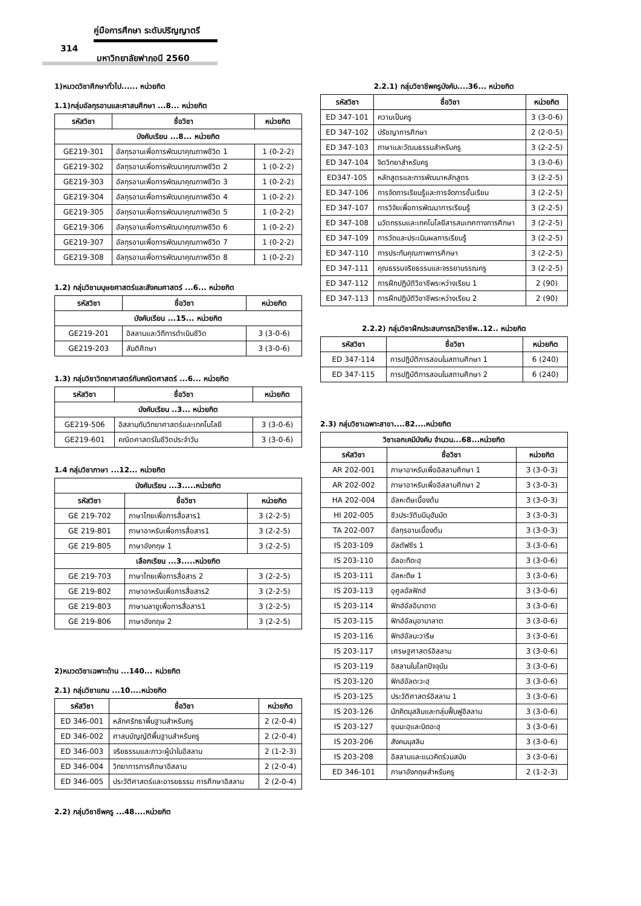คู่มือการศึกษา ระดับปริญญาตรี
314
มหาวิทยาลัยฟาฏอนี 2560
1)หมวดวิชาศึกษาทั่วไป...... หน่วยกิต
1.1)กลุ่มอัลกุรอานและศาสนศึกษา ...8... หน่วยกิต
| รหัสวิชา | ชื่อวิชา | หน่วยกิต |
| --- | --- | --- |
| บังคับเรียน ...8... หน่วยกิต | | |
| GE219-301 | อัลกุรอานเพื่อการพัฒนาคุณภาพชีวิต 1 | 1 (0-2-2) |
| GE219-302 | อัลกุรอานเพื่อการพัฒนาคุณภาพชีวิต 2 | 1 (0-2-2) |
| GE219-303 | อัลกุรอานเพื่อการพัฒนาคุณภาพชีวิต 3 | 1 (0-2-2) |
| GE219-304 | อัลกุรอานเพื่อการพัฒนาคุณภาพชีวิต 4 | 1 (0-2-2) |
| GE219-305 | อัลกุรอานเพื่อการพัฒนาคุณภาพชีวิต 5 | 1 (0-2-2) |
| GE219-306 | อัลกุรอานเพื่อการพัฒนาคุณภาพชีวิต 6 | 1 (0-2-2) |
| GE219-307 | อัลกุรอานเพื่อการพัฒนาคุณภาพชีวิต 7 | 1 (0-2-2) |
| GE219-308 | อัลกุรอานเพื่อการพัฒนาคุณภาพชีวิต 8 | 1 (0-2-2) |
1.2) กลุ่มวิชามนุษยศาสตร์และสังคมศาสตร์ ...6... หน่วยกิต
| รหัสวิชา | ชื่อวิชา | หน่วยกิต |
| --- | --- | --- |
| บังคับเรียน ...15... หน่วยกิต | | |
| GE219-201 | อิสลามและวิถีการดำเนินชีวิต | 3 (3-0-6) |
| GE219-203 | สันติศึกษา | 3 (3-0-6) |
1.3) กลุ่มวิชาวิทยาศาสตร์กับคณิตศาสตร์ ...6... หน่วยกิต
| รหัสวิชา | ชื่อวิชา | หน่วยกิต |
| --- | --- | --- |
| บังคับเรียน ..3... หน่วยกิต | | |
| GE219-506 | อิสลามกับวิทยาศาสตร์และเทคโนโลยี | 3 (3-0-6) |
| GE219-601 | คณิตศาสตร์ในชีวิตประจำวัน | 3 (3-0-6) |
1.4 กลุ่มวิชาภาษา ...12... หน่วยกิต
| บังคับเรียน ...3.....หน่วยกิต | | |
| รหัสวิชา | ชื่อวิชา | หน่วยกิต |
| GE 219-702 | ภาษาไทยเพื่อการสื่อสาร1 | 3 (2-2-5) |
| GE 219-801 | ภาษาอาหรับเพื่อการสื่อสาร1 | 3 (2-2-5) |
| GE 219-805 | ภาษาอังกฤษ 1 | 3 (2-2-5) |
| เลือกเรียน ...3.....หน่วยกิต | | |
| GE 219-703 | ภาษาไทยเพื่อการสื่อสาร 2 | 3 (2-2-5) |
| GE 219-802 | ภาษาอาหรับเพื่อการสื่อสาร2 | 3 (2-2-5) |
| GE 219-803 | ภาษามลายูเพื่อการสื่อสาร1 | 3 (2-2-5) |
| GE 219-806 | ภาษาอังกฤษ 2 | 3 (2-2-5) |
2)หมวดวิชาเฉพาะด้าน ...140... หน่วยกิต
2.1) กลุ่มวิชาแกน ...10....หน่วยกิต
| รหัสวิชา | ชื่อวิชา | หน่วยกิต |
| --- | --- | --- |
| ED 346-001 | หลักศรัทธาพื้นฐานสำหรับครู | 2 (2-0-4) |
| ED 346-002 | ศาสนบัญญัติพื้นฐานสำหรับครู | 2 (2-0-4) |
| ED 346-003 | จริยธรรมและภาวะผู้นำในอิสลาม | 2 (1-2-3) |
| ED 346-004 | วิทยาการการศึกษาอิสลาม | 2 (2-0-4) |
| ED 346-005 | ประวัติศาสตร์และอารยธรรม การศึกษาอิสลาม | 2 (2-0-4) |
2.2) กลุ่มวิชาชีพครู ...48....หน่วยกิต
2.2.1) กลุ่มวิชาชีพครูบังคับ....36... หน่วยกิต
| รหัสวิชา | ชื่อวิชา | หน่วยกิต |
| --- | --- | --- |
| ED 347-101 | ความเป็นครู | 3 (3-0-6) |
| ED 347-102 | ปรัชญาการศึกษา | 2 (2-0-5) |
| ED 347-103 | ภาษาและวัฒนธรรมสำหรับครู | 3 (2-2-5) |
| ED 347-104 | จิตวิทยาสำหรับครู | 3 (3-0-6) |
| ED347-105 | หลักสูตรและการพัฒนาหลักสูตร | 3 (2-2-5) |
| ED 347-106 | การจัดการเรียนรู้และการจัดการชั้นเรียน | 3 (2-2-5) |
| ED 347-107 | การวิจัยเพื่อการพัฒนาการเรียนรู้ | 3 (2-2-5) |
| ED 347-108 | นวัตกรรมและเทคโนโลยีสารสนเทศทางการศึกษา | 3 (2-2-5) |
| ED 347-109 | การวัดและประเมินผลการเรียนรู้ | 3 (2-2-5) |
| ED 347-110 | การประกันคุณภาพการศึกษา | 3 (2-2-5) |
| ED 347-111 | คุณธรรมจริยธรรมและจรรยาบรรณครู | 3 (2-2-5) |
| ED 347-112 | การฝึกปฏิบัติวิชาชีพระหว่างเรียน 1 | 2 (90) |
| ED 347-113 | การฝึกปฏิบัติวิชาชีพระหว่างเรียน 2 | 2 (90) |
2.2.2) กลุ่มวิชาฝึกประสบการณ์วิชาชีพ..12.. หน่วยกิต
| รหัสวิชา | ชื่อวิชา | หน่วยกิต |
| --- | --- | --- |
| ED 347-114 | การปฏิบัติการสอนในสถานศึกษา 1 | 6 (240) |
| ED 347-115 | การปฏิบัติการสอนในสถานศึกษา 2 | 6 (240) |
2.3) กลุ่มวิชาเฉพาะสาขา....82....หน่วยกิต
| วิชาเอกเคมีบังคับ จำนวน...68...หน่วยกิต | | |
| รหัสวิชา | ชื่อวิชา | หน่วยกิต |
| AR 202-001 | ภาษาอาหรับเพื่ออิสลามศึกษา 1 | 3 (3-0-3) |
| AR 202-002 | ภาษาอาหรับเพื่ออิสลามศึกษา 2 | 3 (3-0-3) |
| HA 202-004 | อัลหะดีษเบื้องต้น | 3 (3-0-3) |
| HI 202-005 | ชีวประวัตินบีมุฮัมมัด | 3 (3-0-3) |
| TA 202-007 | อัลกุรอานเบื้องต้น | 3 (3-0-3) |
| IS 203-109 | อัลตัฟซีร 1 | 3 (3-0-6) |
| IS 203-110 | อัลอะกีดะฮฺ | 3 (3-0-6) |
| IS 203-111 | อัลหะดีษ 1 | 3 (3-0-6) |
| IS 203-113 | อุศูลอัลฟิกฮ์ | 3 (3-0-6) |
| IS 203-114 | ฟิกฮ์อัลอิบาดาต | 3 (3-0-6) |
| IS 203-115 | ฟิกฮ์อัลมุอามาลาต | 3 (3-0-6) |
| IS 203-116 | ฟิกฮ์อัลมะวารีษ | 3 (3-0-6) |
| IS 203-117 | เศรษฐศาสตร์อิสลาม | 3 (3-0-6) |
| IS 203-119 | อิสลามในโลกปัจจุบัน | 3 (3-0-6) |
| IS 203-120 | ฟิกฮ์อัลดะวะฮฺ | 3 (3-0-6) |
| IS 203-125 | ประวัติศาสตร์อิสลาม 1 | 3 (3-0-6) |
| IS 203-126 | นักคิดมุสลิมและกลุ่มฟื้นฟูอิสลาม | 3 (3-0-6) |
| IS 203-127 | ซุนนะฮฺและบิดอะฮฺ | 3 (3-0-6) |
| IS 203-206 | สังคมมุสลิม | 3 (3-0-6) |
| IS 203-208 | อิสลามและแนวคิดร่วมสมัย | 3 (3-0-6) |
| ED 346-101 | ภาษาอังกฤษสำหรับครู | 2 (1-2-3) |